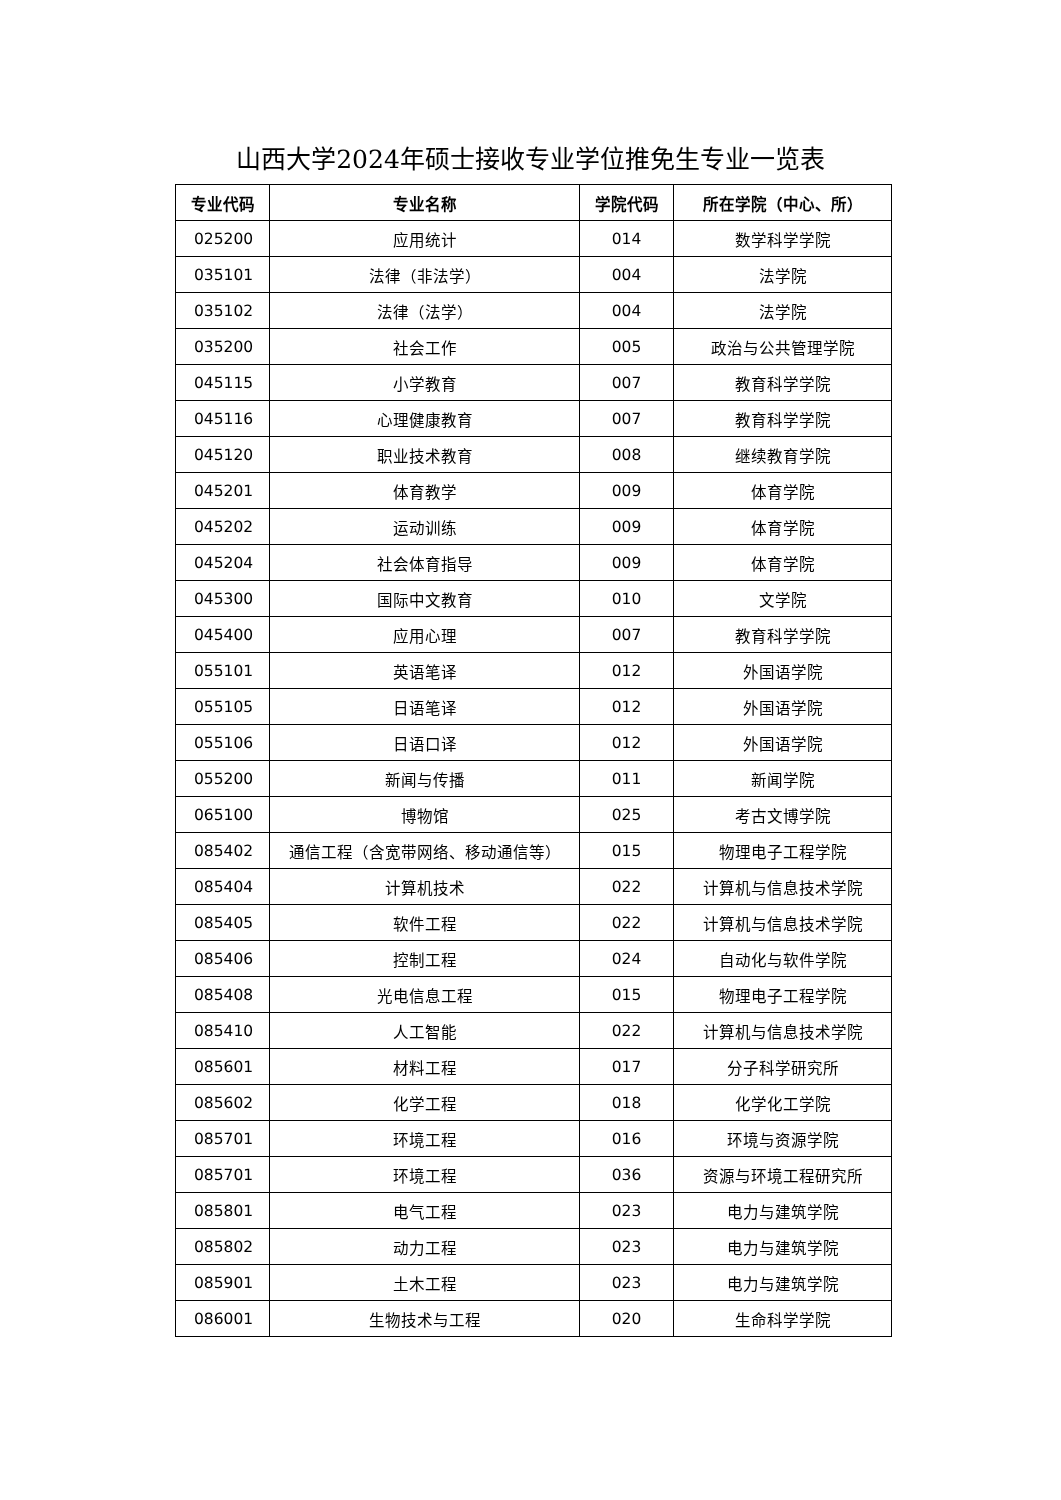山西大学2024年硕士接收专业学位推免生专业一览表
| 专业代码 | 专业名称 | 学院代码 | 所在学院（中心、所） |
| --- | --- | --- | --- |
| 025200 | 应用统计 | 014 | 数学科学学院 |
| 035101 | 法律（非法学） | 004 | 法学院 |
| 035102 | 法律（法学） | 004 | 法学院 |
| 035200 | 社会工作 | 005 | 政治与公共管理学院 |
| 045115 | 小学教育 | 007 | 教育科学学院 |
| 045116 | 心理健康教育 | 007 | 教育科学学院 |
| 045120 | 职业技术教育 | 008 | 继续教育学院 |
| 045201 | 体育教学 | 009 | 体育学院 |
| 045202 | 运动训练 | 009 | 体育学院 |
| 045204 | 社会体育指导 | 009 | 体育学院 |
| 045300 | 国际中文教育 | 010 | 文学院 |
| 045400 | 应用心理 | 007 | 教育科学学院 |
| 055101 | 英语笔译 | 012 | 外国语学院 |
| 055105 | 日语笔译 | 012 | 外国语学院 |
| 055106 | 日语口译 | 012 | 外国语学院 |
| 055200 | 新闻与传播 | 011 | 新闻学院 |
| 065100 | 博物馆 | 025 | 考古文博学院 |
| 085402 | 通信工程（含宽带网络、移动通信等） | 015 | 物理电子工程学院 |
| 085404 | 计算机技术 | 022 | 计算机与信息技术学院 |
| 085405 | 软件工程 | 022 | 计算机与信息技术学院 |
| 085406 | 控制工程 | 024 | 自动化与软件学院 |
| 085408 | 光电信息工程 | 015 | 物理电子工程学院 |
| 085410 | 人工智能 | 022 | 计算机与信息技术学院 |
| 085601 | 材料工程 | 017 | 分子科学研究所 |
| 085602 | 化学工程 | 018 | 化学化工学院 |
| 085701 | 环境工程 | 016 | 环境与资源学院 |
| 085701 | 环境工程 | 036 | 资源与环境工程研究所 |
| 085801 | 电气工程 | 023 | 电力与建筑学院 |
| 085802 | 动力工程 | 023 | 电力与建筑学院 |
| 085901 | 土木工程 | 023 | 电力与建筑学院 |
| 086001 | 生物技术与工程 | 020 | 生命科学学院 |